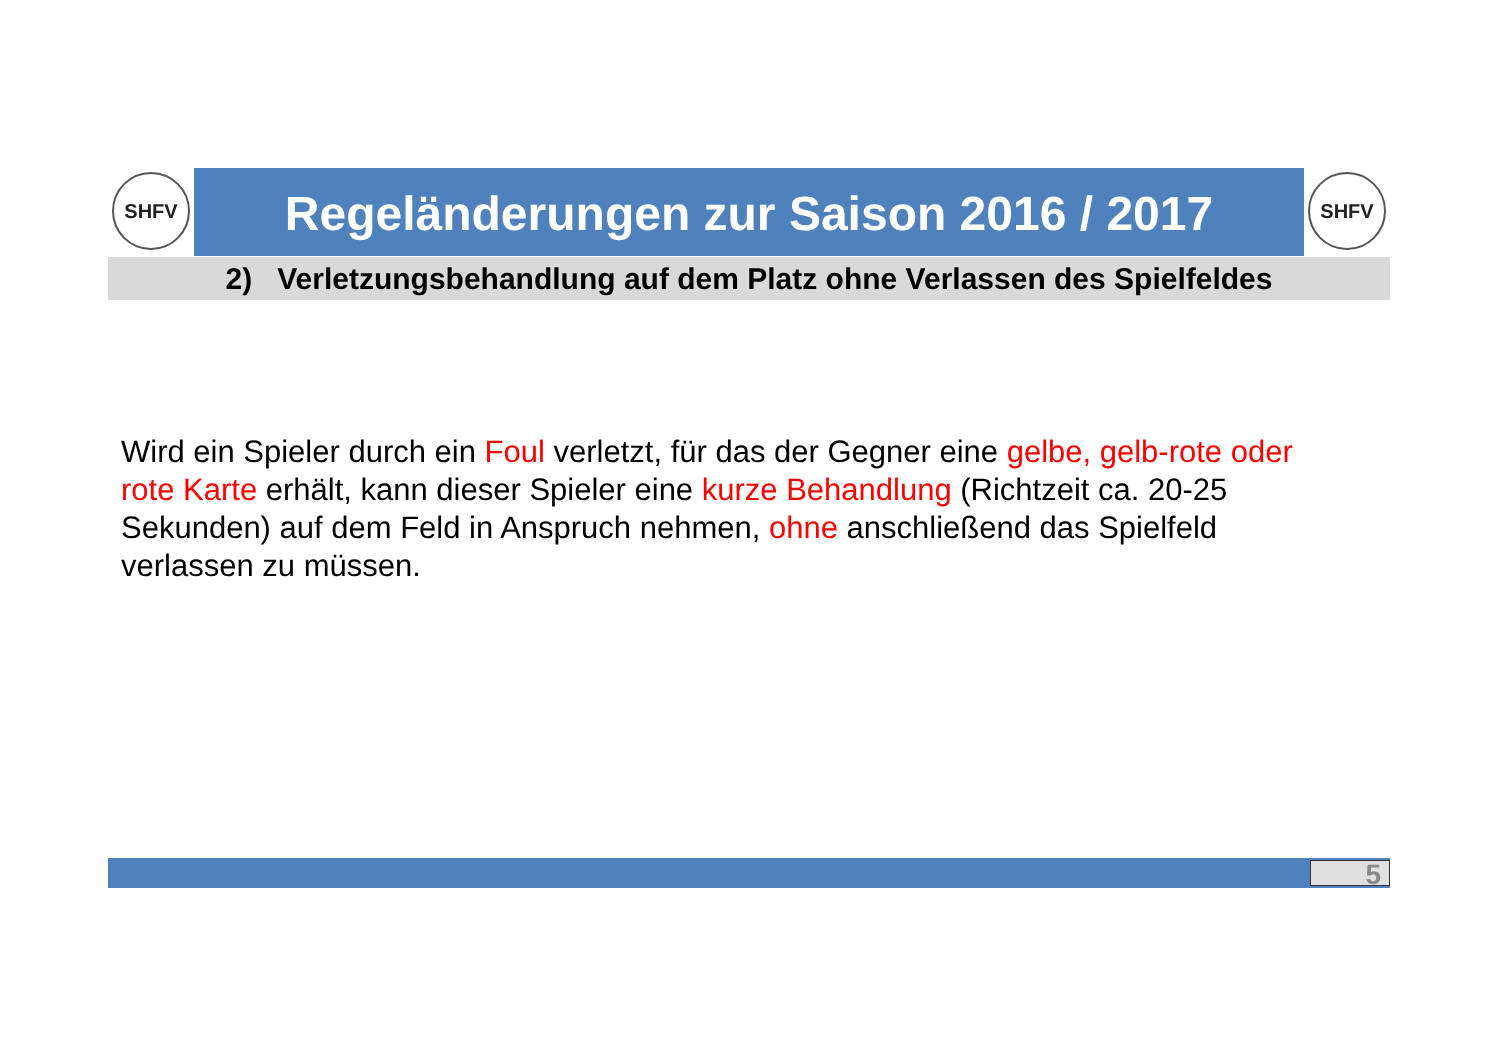SHFV
Regeländerungen zur Saison 2016 / 2017
SHFV
2) Verletzungsbehandlung auf dem Platz ohne Verlassen des Spielfeldes
Wird ein Spieler durch ein Foul verletzt, für das der Gegner eine gelbe, gelb-rote oder rote Karte erhält, kann dieser Spieler eine kurze Behandlung (Richtzeit ca. 20-25 Sekunden) auf dem Feld in Anspruch nehmen, ohne anschließend das Spielfeld verlassen zu müssen.
5